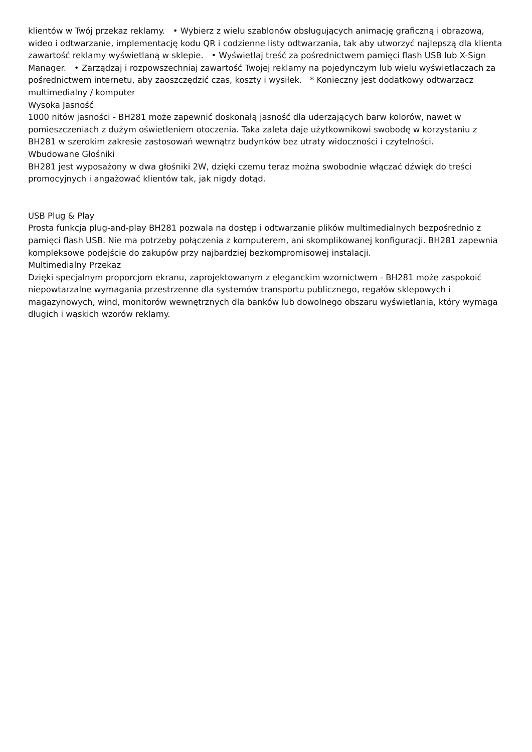klientów w Twój przekaz reklamy. • Wybierz z wielu szablonów obsługujących animację graficzną i obrazową, wideo i odtwarzanie, implementację kodu QR i codzienne listy odtwarzania, tak aby utworzyć najlepszą dla klienta zawartość reklamy wyświetlaną w sklepie. • Wyświetlaj treść za pośrednictwem pamięci flash USB lub X-Sign Manager. • Zarządzaj i rozpowszechniaj zawartość Twojej reklamy na pojedynczym lub wielu wyświetlaczach za pośrednictwem internetu, aby zaoszczędzić czas, koszty i wysiłek. * Konieczny jest dodatkowy odtwarzacz multimedialny / komputer
Wysoka Jasność
1000 nitów jasności - BH281 może zapewnić doskonałą jasność dla uderzających barw kolorów, nawet w pomieszczeniach z dużym oświetleniem otoczenia. Taka zaleta daje użytkownikowi swobodę w korzystaniu z BH281 w szerokim zakresie zastosowań wewnątrz budynków bez utraty widoczności i czytelności.
Wbudowane Głośniki
BH281 jest wyposażony w dwa głośniki 2W, dzięki czemu teraz można swobodnie włączać dźwięk do treści promocyjnych i angażować klientów tak, jak nigdy dotąd.
USB Plug & Play
Prosta funkcja plug-and-play BH281 pozwala na dostęp i odtwarzanie plików multimedialnych bezpośrednio z pamięci flash USB. Nie ma potrzeby połączenia z komputerem, ani skomplikowanej konfiguracji. BH281 zapewnia kompleksowe podejście do zakupów przy najbardziej bezkompromisowej instalacji.
Multimedialny Przekaz
Dzięki specjalnym proporcjom ekranu, zaprojektowanym z eleganckim wzornictwem - BH281 może zaspokoić niepowtarzalne wymagania przestrzenne dla systemów transportu publicznego, regałów sklepowych i magazynowych, wind, monitorów wewnętrznych dla banków lub dowolnego obszaru wyświetlania, który wymaga długich i wąskich wzorów reklamy.